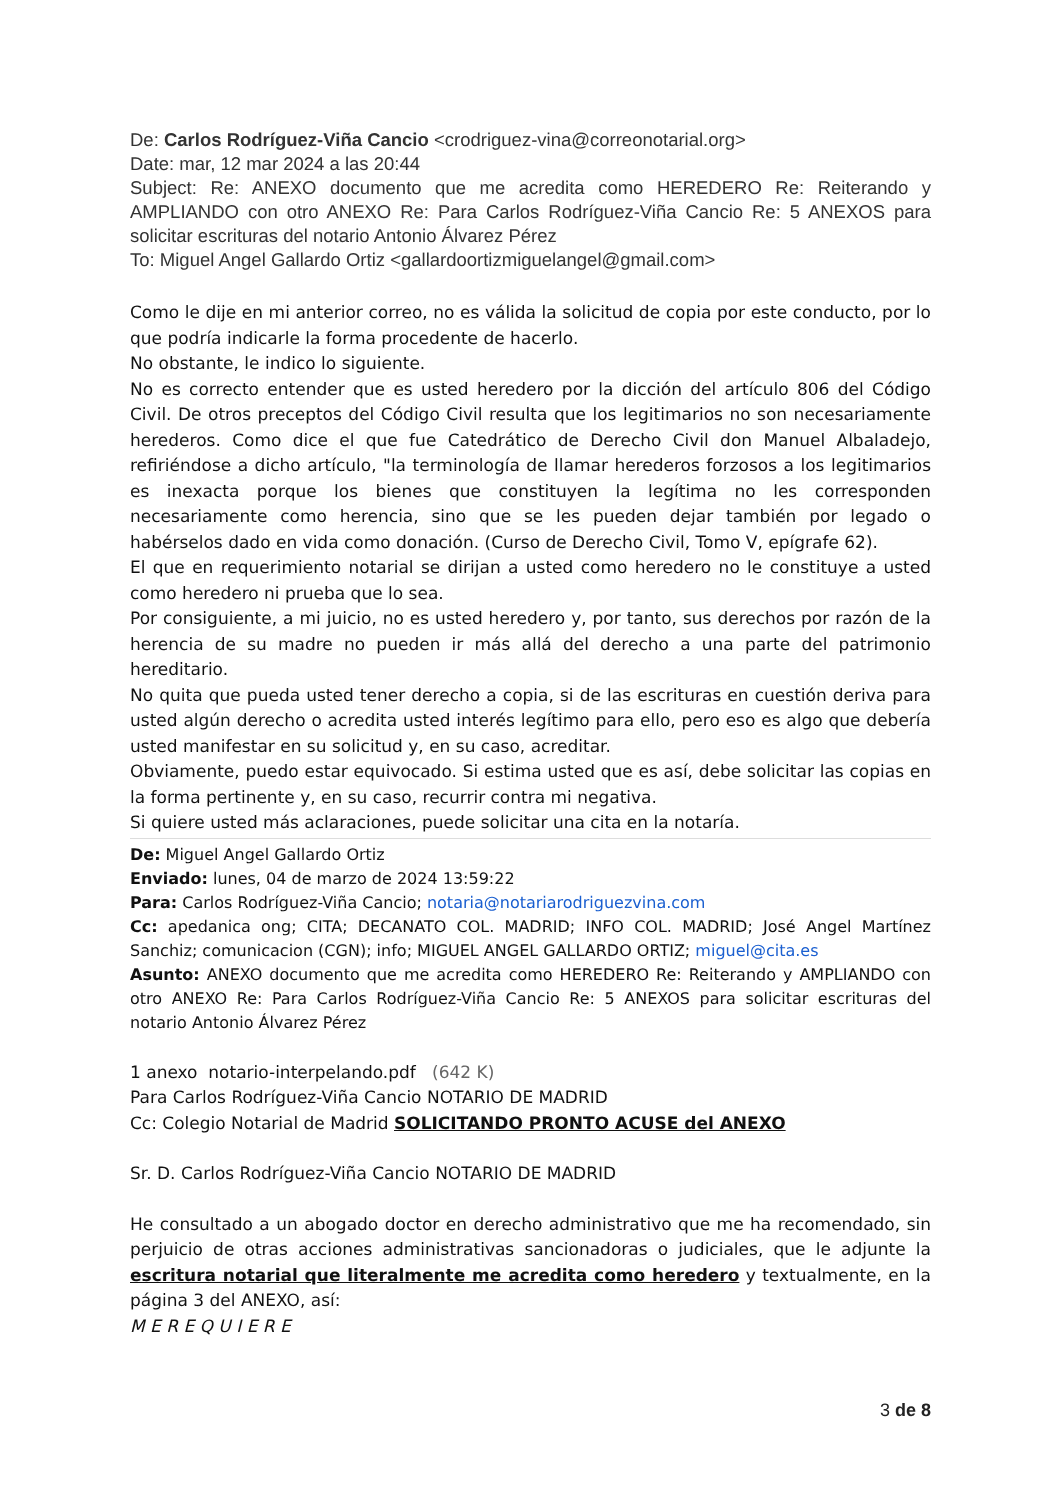De: Carlos Rodríguez-Viña Cancio <crodriguez-vina@correonotarial.org>
Date: mar, 12 mar 2024 a las 20:44
Subject: Re: ANEXO documento que me acredita como HEREDERO Re: Reiterando y AMPLIANDO con otro ANEXO Re: Para Carlos Rodríguez-Viña Cancio Re: 5 ANEXOS para solicitar escrituras del notario Antonio Álvarez Pérez
To: Miguel Angel Gallardo Ortiz <gallardoortizmiguelangel@gmail.com>
Como le dije en mi anterior correo, no es válida la solicitud de copia por este conducto, por lo que podría indicarle la forma procedente de hacerlo.
No obstante, le indico lo siguiente.
No es correcto entender que es usted heredero por la dicción del artículo 806 del Código Civil. De otros preceptos del Código Civil resulta que los legitimarios no son necesariamente herederos. Como dice el que fue Catedrático de Derecho Civil don Manuel Albaladejo, refiriéndose a dicho artículo, "la terminología de llamar herederos forzosos a los legitimarios es inexacta porque los bienes que constituyen la legítima no les corresponden necesariamente como herencia, sino que se les pueden dejar también por legado o habérselos dado en vida como donación. (Curso de Derecho Civil, Tomo V, epígrafe 62).
El que en requerimiento notarial se dirijan a usted como heredero no le constituye a usted como heredero ni prueba que lo sea.
Por consiguiente, a mi juicio, no es usted heredero y, por tanto, sus derechos por razón de la herencia de su madre no pueden ir más allá del derecho a una parte del patrimonio hereditario.
No quita que pueda usted tener derecho a copia, si de las escrituras en cuestión deriva para usted algún derecho o acredita usted interés legítimo para ello, pero eso es algo que debería usted manifestar en su solicitud y, en su caso, acreditar.
Obviamente, puedo estar equivocado. Si estima usted que es así, debe solicitar las copias en la forma pertinente y, en su caso, recurrir contra mi negativa.
Si quiere usted más aclaraciones, puede solicitar una cita en la notaría.
De: Miguel Angel Gallardo Ortiz
Enviado: lunes, 04 de marzo de 2024 13:59:22
Para: Carlos Rodríguez-Viña Cancio; notaria@notariarodriguezvina.com
Cc: apedanica ong; CITA; DECANATO COL. MADRID; INFO COL. MADRID; José Angel Martínez Sanchiz; comunicacion (CGN); info; MIGUEL ANGEL GALLARDO ORTIZ; miguel@cita.es
Asunto: ANEXO documento que me acredita como HEREDERO Re: Reiterando y AMPLIANDO con otro ANEXO Re: Para Carlos Rodríguez-Viña Cancio Re: 5 ANEXOS para solicitar escrituras del notario Antonio Álvarez Pérez
1 anexo notario-interpelando.pdf (642 K)
Para Carlos Rodríguez-Viña Cancio NOTARIO DE MADRID
Cc: Colegio Notarial de Madrid SOLICITANDO PRONTO ACUSE del ANEXO
Sr. D. Carlos Rodríguez-Viña Cancio NOTARIO DE MADRID
He consultado a un abogado doctor en derecho administrativo que me ha recomendado, sin perjuicio de otras acciones administrativas sancionadoras o judiciales, que le adjunte la escritura notarial que literalmente me acredita como heredero y textualmente, en la página 3 del ANEXO, así:
M E R E Q U I E R E
3 de 8